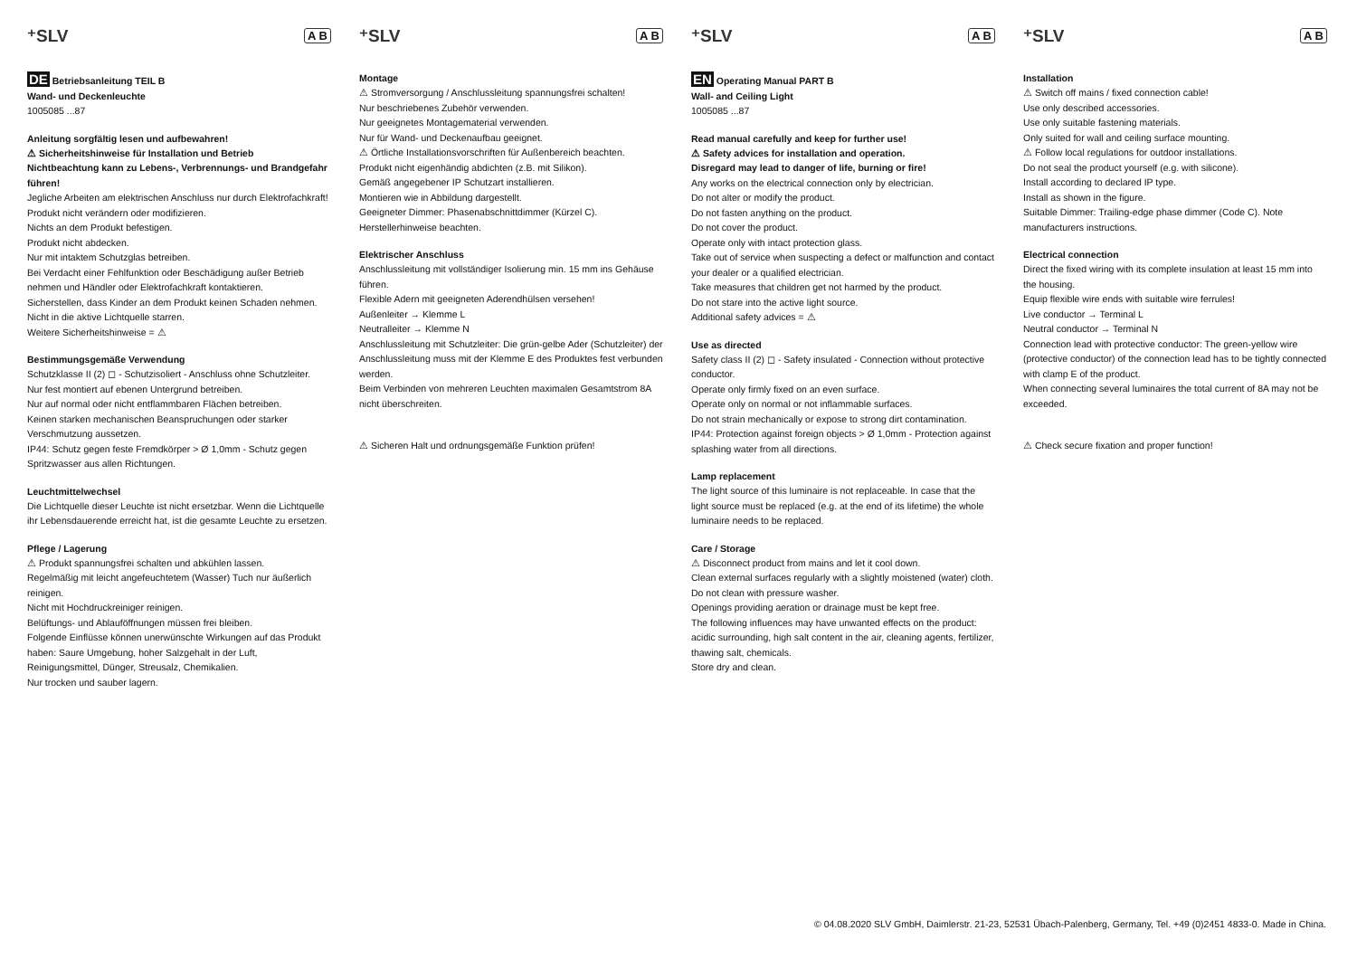⁺SLV A B
DE Betriebsanleitung TEIL B
Wand- und Deckenleuchte
1005085 ...87
Anleitung sorgfältig lesen und aufbewahren!
⚠ Sicherheitshinweise für Installation und Betrieb
Nichtbeachtung kann zu Lebens-, Verbrennungs- und Brandgefahr führen!
Jegliche Arbeiten am elektrischen Anschluss nur durch Elektrofachkraft!
Produkt nicht verändern oder modifizieren.
Nichts an dem Produkt befestigen.
Produkt nicht abdecken.
Nur mit intaktem Schutzglas betreiben.
Bei Verdacht einer Fehlfunktion oder Beschädigung außer Betrieb nehmen und Händler oder Elektrofachkraft kontaktieren.
Sicherstellen, dass Kinder an dem Produkt keinen Schaden nehmen.
Nicht in die aktive Lichtquelle starren.
Weitere Sicherheitshinweise = ⚠
Bestimmungsgemäße Verwendung
Schutzklasse II (2) ◻ - Schutzisoliert - Anschluss ohne Schutzleiter.
Nur fest montiert auf ebenen Untergrund betreiben.
Nur auf normal oder nicht entflammbaren Flächen betreiben.
Keinen starken mechanischen Beanspruchungen oder starker Verschmutzung aussetzen.
IP44: Schutz gegen feste Fremdkörper > Ø 1,0mm - Schutz gegen Spritzwasser aus allen Richtungen.
Leuchtmittelwechsel
Die Lichtquelle dieser Leuchte ist nicht ersetzbar. Wenn die Lichtquelle ihr Lebensdauerende erreicht hat, ist die gesamte Leuchte zu ersetzen.
Pflege / Lagerung
⚠ Produkt spannungsfrei schalten und abkühlen lassen.
Regelmäßig mit leicht angefeuchtetem (Wasser) Tuch nur äußerlich reinigen.
Nicht mit Hochdruckreiniger reinigen.
Belüftungs- und Ablauföffnungen müssen frei bleiben.
Folgende Einflüsse können unerwünschte Wirkungen auf das Produkt haben: Saure Umgebung, hoher Salzgehalt in der Luft, Reinigungsmittel, Dünger, Streusalz, Chemikalien.
Nur trocken und sauber lagern.
⁺SLV A B
Montage
⚠ Stromversorgung / Anschlussleitung spannungsfrei schalten!
Nur beschriebenes Zubehör verwenden.
Nur geeignetes Montagematerial verwenden.
Nur für Wand- und Deckenaufbau geeignet.
⚠ Örtliche Installationsvorschriften für Außenbereich beachten.
Produkt nicht eigenhändig abdichten (z.B. mit Silikon).
Gemäß angegebener IP Schutzart installieren.
Montieren wie in Abbildung dargestellt.
Geeigneter Dimmer: Phasenabschnittdimmer (Kürzel C).
Herstellerhinweise beachten.
Elektrischer Anschluss
Anschlussleitung mit vollständiger Isolierung min. 15 mm ins Gehäuse führen.
Flexible Adern mit geeigneten Aderendhülsen versehen!
Außenleiter → Klemme L
Neutralleiter → Klemme N
Anschlussleitung mit Schutzleiter: Die grün-gelbe Ader (Schutzleiter) der Anschlussleitung muss mit der Klemme E des Produktes fest verbunden werden.
Beim Verbinden von mehreren Leuchten maximalen Gesamtstrom 8A nicht überschreiten.
⚠ Sicheren Halt und ordnungsgemäße Funktion prüfen!
⁺SLV A B
EN Operating Manual PART B
Wall- and Ceiling Light
1005085 ...87
Read manual carefully and keep for further use!
⚠ Safety advices for installation and operation.
Disregard may lead to danger of life, burning or fire!
Any works on the electrical connection only by electrician.
Do not alter or modify the product.
Do not fasten anything on the product.
Do not cover the product.
Operate only with intact protection glass.
Take out of service when suspecting a defect or malfunction and contact your dealer or a qualified electrician.
Take measures that children get not harmed by the product.
Do not stare into the active light source.
Additional safety advices = ⚠
Use as directed
Safety class II (2) ◻ - Safety insulated - Connection without protective conductor.
Operate only firmly fixed on an even surface.
Operate only on normal or not inflammable surfaces.
Do not strain mechanically or expose to strong dirt contamination.
IP44: Protection against foreign objects > Ø 1,0mm - Protection against splashing water from all directions.
Lamp replacement
The light source of this luminaire is not replaceable. In case that the light source must be replaced (e.g. at the end of its lifetime) the whole luminaire needs to be replaced.
Care / Storage
⚠ Disconnect product from mains and let it cool down.
Clean external surfaces regularly with a slightly moistened (water) cloth.
Do not clean with pressure washer.
Openings providing aeration or drainage must be kept free.
The following influences may have unwanted effects on the product: acidic surrounding, high salt content in the air, cleaning agents, fertilizer, thawing salt, chemicals.
Store dry and clean.
⁺SLV A B
Installation
⚠ Switch off mains / fixed connection cable!
Use only described accessories.
Use only suitable fastening materials.
Only suited for wall and ceiling surface mounting.
⚠ Follow local regulations for outdoor installations.
Do not seal the product yourself (e.g. with silicone).
Install according to declared IP type.
Install as shown in the figure.
Suitable Dimmer: Trailing-edge phase dimmer (Code C). Note manufacturers instructions.
Electrical connection
Direct the fixed wiring with its complete insulation at least 15 mm into the housing.
Equip flexible wire ends with suitable wire ferrules!
Live conductor → Terminal L
Neutral conductor → Terminal N
Connection lead with protective conductor: The green-yellow wire (protective conductor) of the connection lead has to be tightly connected with clamp E of the product.
When connecting several luminaires the total current of 8A may not be exceeded.
⚠ Check secure fixation and proper function!
© 04.08.2020 SLV GmbH, Daimlerstr. 21-23, 52531 Übach-Palenberg, Germany, Tel. +49 (0)2451 4833-0. Made in China.